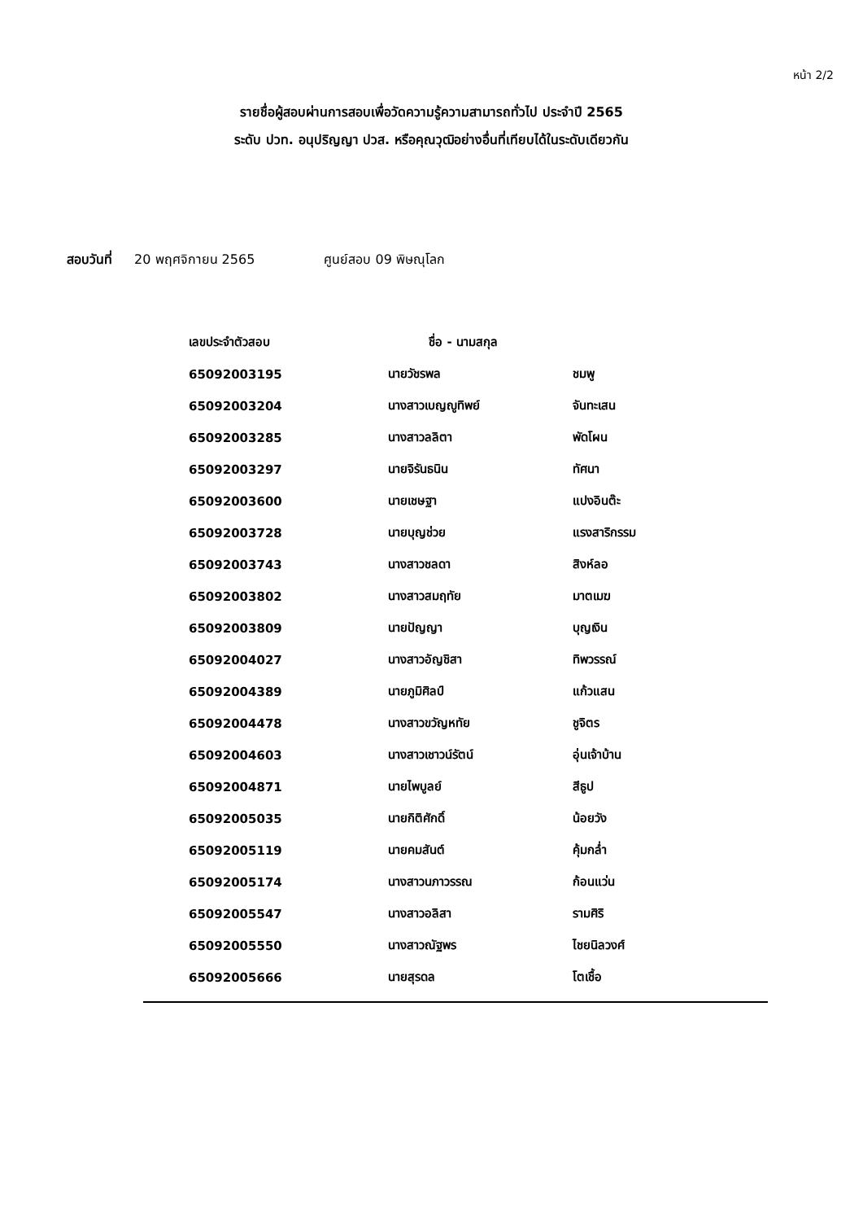หน้า 2/2
รายชื่อผู้สอบผ่านการสอบเพื่อวัดความรู้ความสามารถทั่วไป ประจำปี 2565
ระดับ ปวท. อนุปริญญา ปวส. หรือคุณวุฒิอย่างอื่นที่เทียบได้ในระดับเดียวกัน
สอบวันที่ 20 พฤศจิกายน 2565 ศูนย์สอบ 09 พิษณุโลก
| เลขประจำตัวสอบ | ชื่อ - นามสกุล | |
| --- | --- | --- |
| 65092003195 | นายวัชรพล | ชมพู |
| 65092003204 | นางสาวเบญญูทิพย์ | จันทะเสน |
| 65092003285 | นางสาวลลิตา | พัดโผน |
| 65092003297 | นายจิรันธนิน | ทัศนา |
| 65092003600 | นายเชษฐา | แปงอินต๊ะ |
| 65092003728 | นายบุญช่วย | แรงสาริกรรม |
| 65092003743 | นางสาวชลดา | สิงห์ลอ |
| 65092003802 | นางสาวสมฤทัย | มาตเมฆ |
| 65092003809 | นายปัญญา | บุญเงิน |
| 65092004027 | นางสาวอัญชิสา | ทิพวรรณ์ |
| 65092004389 | นายภูมิศิลป์ | แก้วแสน |
| 65092004478 | นางสาวขวัญหทัย | ชูจิตร |
| 65092004603 | นางสาวเชาวน์รัตน์ | อุ่นเจ้าบ้าน |
| 65092004871 | นายไพบูลย์ | สีธูป |
| 65092005035 | นายกิติศักดิ์ | น้อยวัง |
| 65092005119 | นายคมสันต์ | คุ้มกล่ำ |
| 65092005174 | นางสาวนภาวรรณ | ก้อนแว่น |
| 65092005547 | นางสาวอลิสา | รามศิริ |
| 65092005550 | นางสาวณัฐพร | ไชยนิลวงศ์ |
| 65092005666 | นายสุรดล | โตเชื้อ |